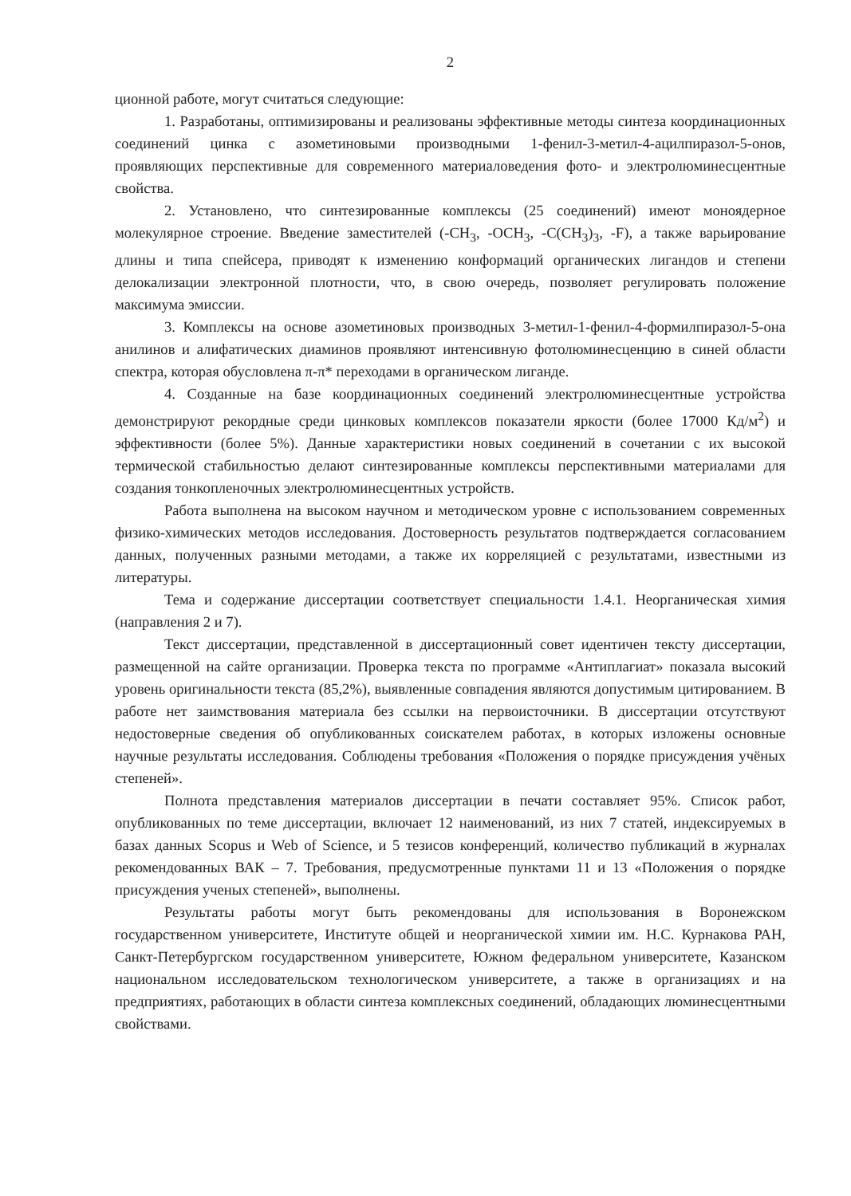2
ционной работе, могут считаться следующие:
1. Разработаны, оптимизированы и реализованы эффективные методы синтеза координационных соединений цинка с азометиновыми производными 1-фенил-3-метил-4-ацилпиразол-5-онов, проявляющих перспективные для современного материаловедения фото- и электролюминесцентные свойства.
2. Установлено, что синтезированные комплексы (25 соединений) имеют моноядерное молекулярное строение. Введение заместителей (-CH<sub>3</sub>, -OCH<sub>3</sub>, -C(CH<sub>3</sub>)<sub>3</sub>, -F), а также варьирование длины и типа спейсера, приводят к изменению конформаций органических лигандов и степени делокализации электронной плотности, что, в свою очередь, позволяет регулировать положение максимума эмиссии.
3. Комплексы на основе азометиновых производных 3-метил-1-фенил-4-формилпиразол-5-она анилинов и алифатических диаминов проявляют интенсивную фотолюминесценцию в синей области спектра, которая обусловлена π-π* переходами в органическом лиганде.
4. Созданные на базе координационных соединений электролюминесцентные устройства демонстрируют рекордные среди цинковых комплексов показатели яркости (более 17000 Кд/м<sup>2</sup>) и эффективности (более 5%). Данные характеристики новых соединений в сочетании с их высокой термической стабильностью делают синтезированные комплексы перспективными материалами для создания тонкопленочных электролюминесцентных устройств.
Работа выполнена на высоком научном и методическом уровне с использованием современных физико-химических методов исследования. Достоверность результатов подтверждается согласованием данных, полученных разными методами, а также их корреляцией с результатами, известными из литературы.
Тема и содержание диссертации соответствует специальности 1.4.1. Неорганическая химия (направления 2 и 7).
Текст диссертации, представленной в диссертационный совет идентичен тексту диссертации, размещенной на сайте организации. Проверка текста по программе «Антиплагиат» показала высокий уровень оригинальности текста (85,2%), выявленные совпадения являются допустимым цитированием. В работе нет заимствования материала без ссылки на первоисточники. В диссертации отсутствуют недостоверные сведения об опубликованных соискателем работах, в которых изложены основные научные результаты исследования. Соблюдены требования «Положения о порядке присуждения учёных степеней».
Полнота представления материалов диссертации в печати составляет 95%. Список работ, опубликованных по теме диссертации, включает 12 наименований, из них 7 статей, индексируемых в базах данных Scopus и Web of Science, и 5 тезисов конференций, количество публикаций в журналах рекомендованных ВАК – 7. Требования, предусмотренные пунктами 11 и 13 «Положения о порядке присуждения ученых степеней», выполнены.
Результаты работы могут быть рекомендованы для использования в Воронежском государственном университете, Институте общей и неорганической химии им. Н.С. Курнакова РАН, Санкт-Петербургском государственном университете, Южном федеральном университете, Казанском национальном исследовательском технологическом университете, а также в организациях и на предприятиях, работающих в области синтеза комплексных соединений, обладающих люминесцентными свойствами.